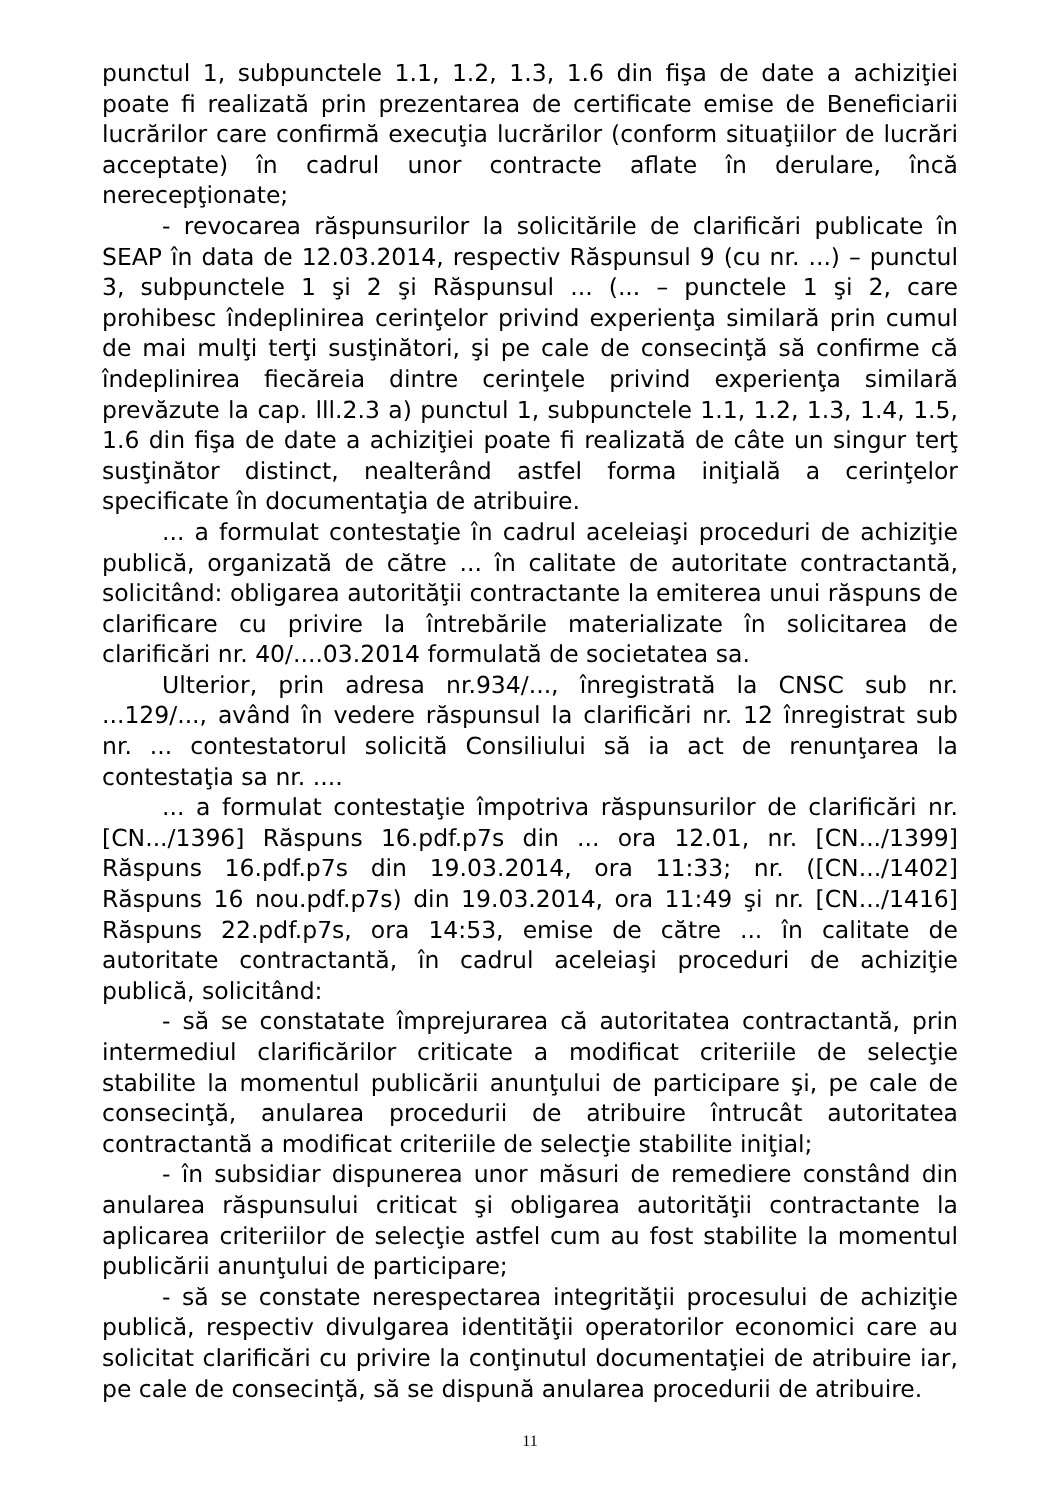punctul 1, subpunctele 1.1, 1.2, 1.3, 1.6 din fişa de date a achiziţiei poate fi realizată prin prezentarea de certificate emise de Beneficiarii lucrărilor care confirmă execuţia lucrărilor (conform situaţiilor de lucrări acceptate) în cadrul unor contracte aflate în derulare, încă nerecepţionate;
- revocarea răspunsurilor la solicitările de clarificări publicate în SEAP în data de 12.03.2014, respectiv Răspunsul 9 (cu nr. ...) – punctul 3, subpunctele 1 şi 2 şi Răspunsul ... (... – punctele 1 şi 2, care prohibesc îndeplinirea cerinţelor privind experienţa similară prin cumul de mai mulţi terţi susţinători, şi pe cale de consecinţă să confirme că îndeplinirea fiecăreia dintre cerinţele privind experienţa similară prevăzute la cap. lll.2.3 a) punctul 1, subpunctele 1.1, 1.2, 1.3, 1.4, 1.5, 1.6 din fişa de date a achiziţiei poate fi realizată de câte un singur terţ susţinător distinct, nealterând astfel forma iniţială a cerinţelor specificate în documentaţia de atribuire.
... a formulat contestaţie în cadrul aceleiaşi proceduri de achiziţie publică, organizată de către ... în calitate de autoritate contractantă, solicitând: obligarea autorităţii contractante la emiterea unui răspuns de clarificare cu privire la întrebările materializate în solicitarea de clarificări nr. 40/....03.2014 formulată de societatea sa.
Ulterior, prin adresa nr.934/..., înregistrată la CNSC sub nr. ...129/..., având în vedere răspunsul la clarificări nr. 12 înregistrat sub nr. ... contestatorul solicită Consiliului să ia act de renunţarea la contestaţia sa nr. ....
... a formulat contestaţie împotriva răspunsurilor de clarificări nr. [CN.../1396] Răspuns 16.pdf.p7s din ... ora 12.01, nr. [CN.../1399] Răspuns 16.pdf.p7s din 19.03.2014, ora 11:33; nr. ([CN.../1402] Răspuns 16 nou.pdf.p7s) din 19.03.2014, ora 11:49 şi nr. [CN.../1416] Răspuns 22.pdf.p7s, ora 14:53, emise de către ... în calitate de autoritate contractantă, în cadrul aceleiaşi proceduri de achiziţie publică, solicitând:
- să se constatate împrejurarea că autoritatea contractantă, prin intermediul clarificărilor criticate a modificat criteriile de selecţie stabilite la momentul publicării anunţului de participare şi, pe cale de consecinţă, anularea procedurii de atribuire întrucât autoritatea contractantă a modificat criteriile de selecţie stabilite iniţial;
- în subsidiar dispunerea unor măsuri de remediere constând din anularea răspunsului criticat şi obligarea autorităţii contractante la aplicarea criteriilor de selecţie astfel cum au fost stabilite la momentul publicării anunţului de participare;
- să se constate nerespectarea integrităţii procesului de achiziţie publică, respectiv divulgarea identităţii operatorilor economici care au solicitat clarificări cu privire la conţinutul documentaţiei de atribuire iar, pe cale de consecinţă, să se dispună anularea procedurii de atribuire.
11